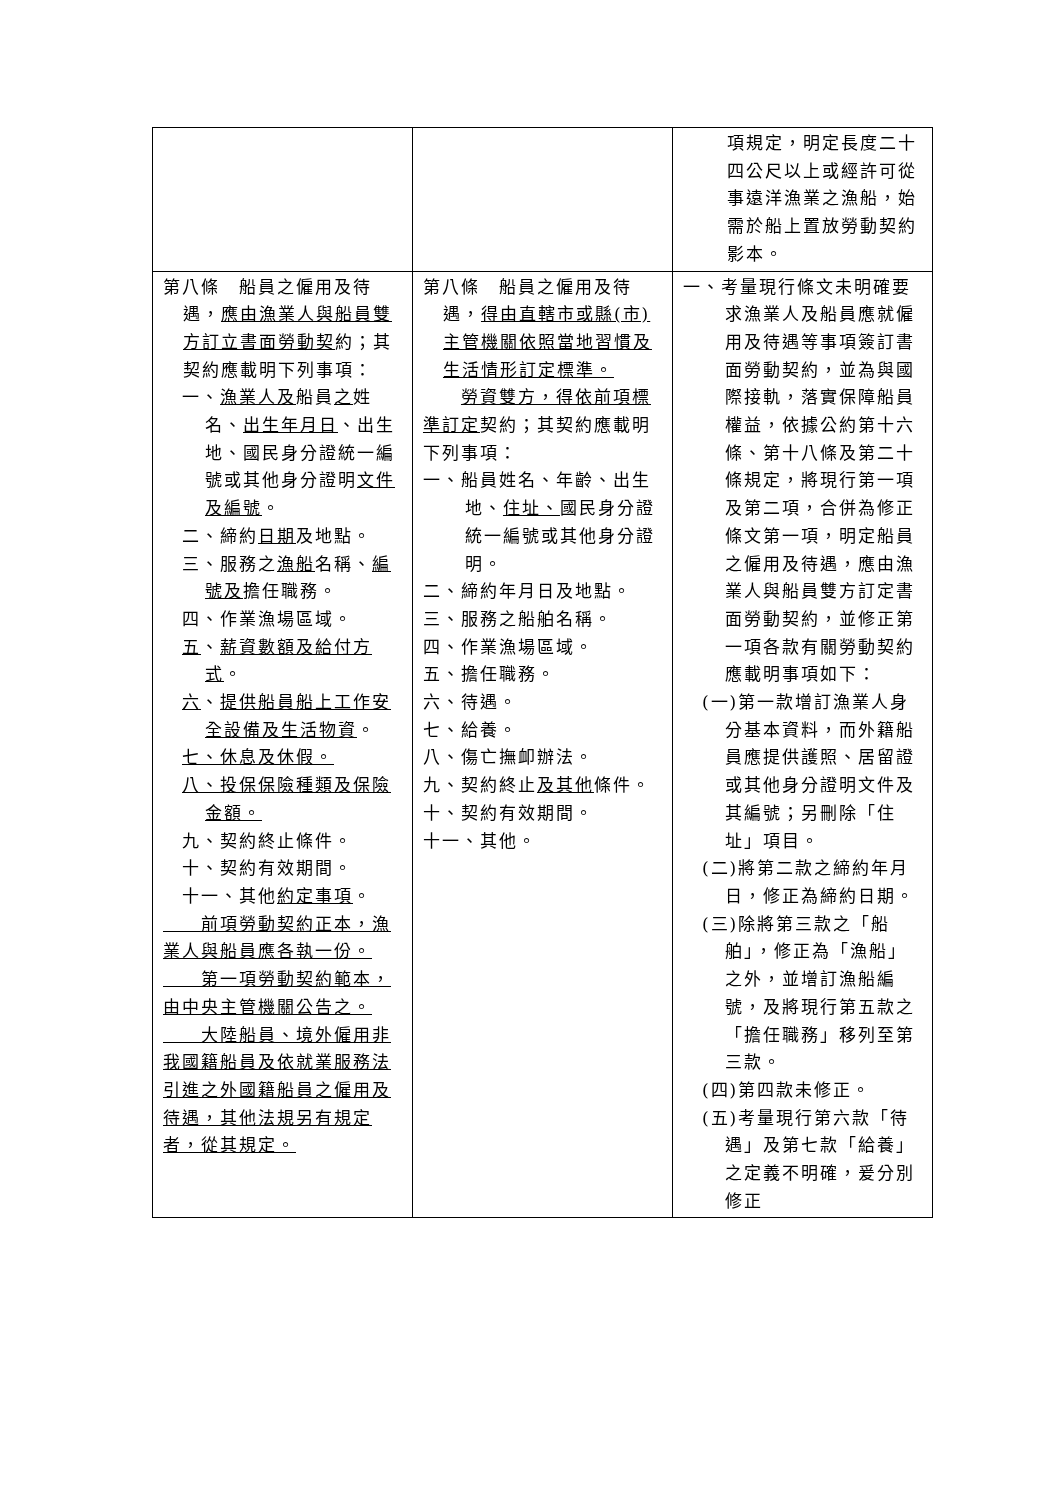| | | 項規定，明定長度二十四公尺以上或經許可從事遠洋漁業之漁船，始需於船上置放勞動契約影本。 |
| 第八條 船員之僱用及待遇， 應由漁業人與船員雙方訂立書面勞動契 約；其契約應載明下列事項： 一、 漁業人及 船員 之 姓名、 出生年月日 、出生地、國民身分證統一編號或其他身分證明 文件及編號 。 二、締約 日期 及地點。 三、服務之 漁船 名稱、 編號及 擔任職務。 四、作業漁場區域。 五 、 薪資數額及給付方式 。 六 、 提供船員船上工作安全設備及生活物資 。 七、休息及休假。 八、投保保險種類及保險金額。 九、契約終止條件。 十、契約有效期間。 十一、其他 約定事項 。 前項勞動契約正本，漁業人與船員應各執一份。 第一項勞動契約範本，由中央主管機關公告之。 大陸船員、境外僱用非我國籍船員及依就業服務法引進之外國籍船員之僱用及待遇，其他法規另有規定者，從其規定。 | 第八條 船員之僱用及待遇， 得由直轄市或縣(市)主管機關依照當地習慣及生活情形訂定標準。 勞資雙方，得依前項標準訂定 契約；其契約應載明下列事項： 一、船員姓名、年齡、出生地、 住址、 國民身分證統一編號或其他身分證明。 二、締約年月日及地點。 三、服務之船舶名稱。 四、作業漁場區域。 五、擔任職務。 六、待遇。 七、給養。 八、傷亡撫卹辦法。 九、契約終止 及其他 條件。 十、契約有效期間。 十一、其他。 | 一、考量現行條文未明確要求漁業人及船員應就僱用及待遇等事項簽訂書面勞動契約，並為與國際接軌，落實保障船員權益，依據公約第十六條、第十八條及第二十條規定，將現行第一項及第二項，合併為修正條文第一項，明定船員之僱用及待遇，應由漁業人與船員雙方訂定書面勞動契約，並修正第一項各款有關勞動契約應載明事項如下： (一)第一款增訂漁業人身分基本資料，而外籍船員應提供護照、居留證或其他身分證明文件及其編號；另刪除「住址」項目。 (二)將第二款之締約年月日，修正為締約日期。 (三)除將第三款之「船舶」，修正為「漁船」之外，並增訂漁船編號，及將現行第五款之「擔任職務」移列至第三款。 (四)第四款未修正。 (五)考量現行第六款「待遇」及第七款「給養」之定義不明確，爰分別修正 |